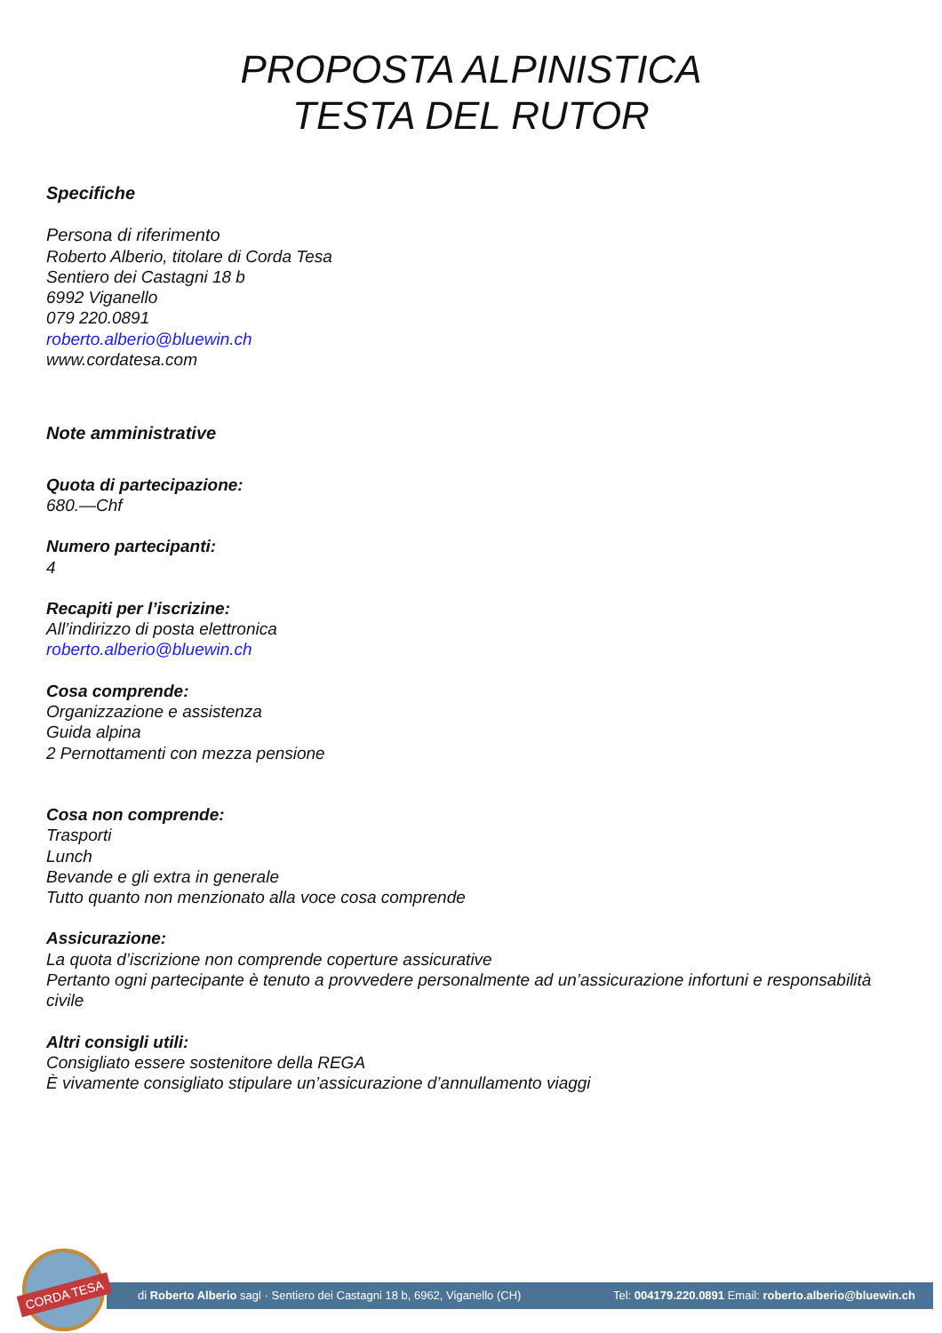PROPOSTA ALPINISTICA
TESTA DEL RUTOR
Specifiche
Persona di riferimento
Roberto Alberio, titolare di Corda Tesa
Sentiero dei Castagni 18 b
6992 Viganello
079 220.0891
roberto.alberio@bluewin.ch
www.cordatesa.com
Note amministrative
Quota di partecipazione:
680.—Chf
Numero partecipanti:
4
Recapiti per l’iscrizine:
All’indirizzo di posta elettronica
roberto.alberio@bluewin.ch
Cosa comprende:
Organizzazione e assistenza
Guida alpina
2 Pernottamenti con mezza pensione
Cosa non comprende:
Trasporti
Lunch
Bevande e gli extra in generale
Tutto quanto non menzionato alla voce cosa comprende
Assicurazione:
La quota d’iscrizione non comprende coperture assicurative
Pertanto ogni partecipante è tenuto a provvedere personalmente ad un’assicurazione infortuni e responsabilità civile
Altri consigli utili:
Consigliato essere sostenitore della REGA
È vivamente consigliato stipulare un’assicurazione d’annullamento viaggi
di Roberto Alberio sagl · Sentiero dei Castagni 18 b, 6962, Viganello (CH) Tel: 004179.220.0891 Email: roberto.alberio@bluewin.ch
CORDA TESA